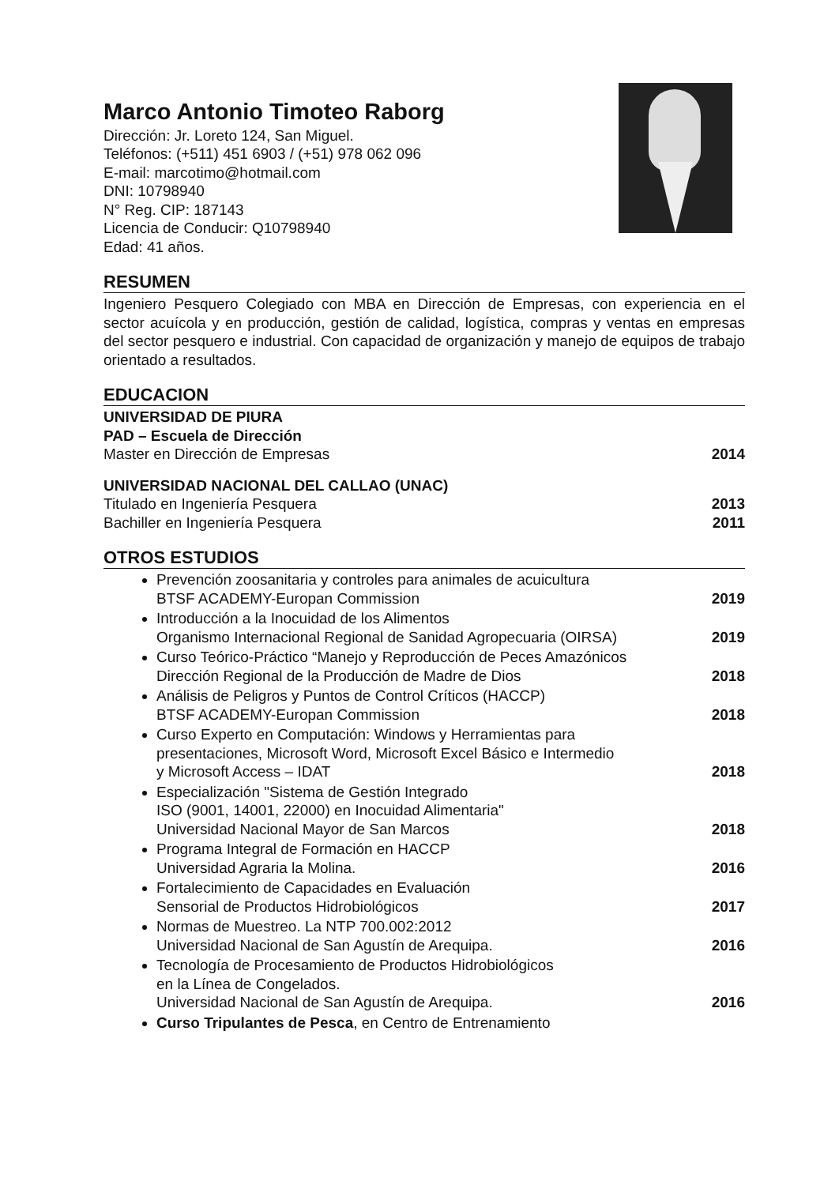Marco Antonio Timoteo Raborg
Dirección: Jr. Loreto 124, San Miguel.
Teléfonos: (+511) 451 6903 / (+51) 978 062 096
E-mail: marcotimo@hotmail.com
DNI: 10798940
N° Reg. CIP: 187143
Licencia de Conducir: Q10798940
Edad: 41 años.
RESUMEN
Ingeniero Pesquero Colegiado con MBA en Dirección de Empresas, con experiencia en el sector acuícola y en producción, gestión de calidad, logística, compras y ventas en empresas del sector pesquero e industrial. Con capacidad de organización y manejo de equipos de trabajo orientado a resultados.
EDUCACION
UNIVERSIDAD DE PIURA
PAD – Escuela de Dirección
Master en Dirección de Empresas 2014
UNIVERSIDAD NACIONAL DEL CALLAO (UNAC)
Titulado en Ingeniería Pesquera 2013
Bachiller en Ingeniería Pesquera 2011
OTROS ESTUDIOS
Prevención zoosanitaria y controles para animales de acuicultura
BTSF ACADEMY-Europan Commission 2019
Introducción a la Inocuidad de los Alimentos
Organismo Internacional Regional de Sanidad Agropecuaria (OIRSA) 2019
Curso Teórico-Práctico “Manejo y Reproducción de Peces Amazónicos
Dirección Regional de la Producción de Madre de Dios 2018
Análisis de Peligros y Puntos de Control Críticos (HACCP)
BTSF ACADEMY-Europan Commission 2018
Curso Experto en Computación: Windows y Herramientas para
presentaciones, Microsoft Word, Microsoft Excel Básico e Intermedio
y Microsoft Access – IDAT 2018
Especialización "Sistema de Gestión Integrado
ISO (9001, 14001, 22000) en Inocuidad Alimentaria"
Universidad Nacional Mayor de San Marcos 2018
Programa Integral de Formación en HACCP
Universidad Agraria la Molina. 2016
Fortalecimiento de Capacidades en Evaluación
Sensorial de Productos Hidrobiológicos 2017
Normas de Muestreo. La NTP 700.002:2012
Universidad Nacional de San Agustín de Arequipa. 2016
Tecnología de Procesamiento de Productos Hidrobiológicos
en la Línea de Congelados.
Universidad Nacional de San Agustín de Arequipa. 2016
Curso Tripulantes de Pesca, en Centro de Entrenamiento